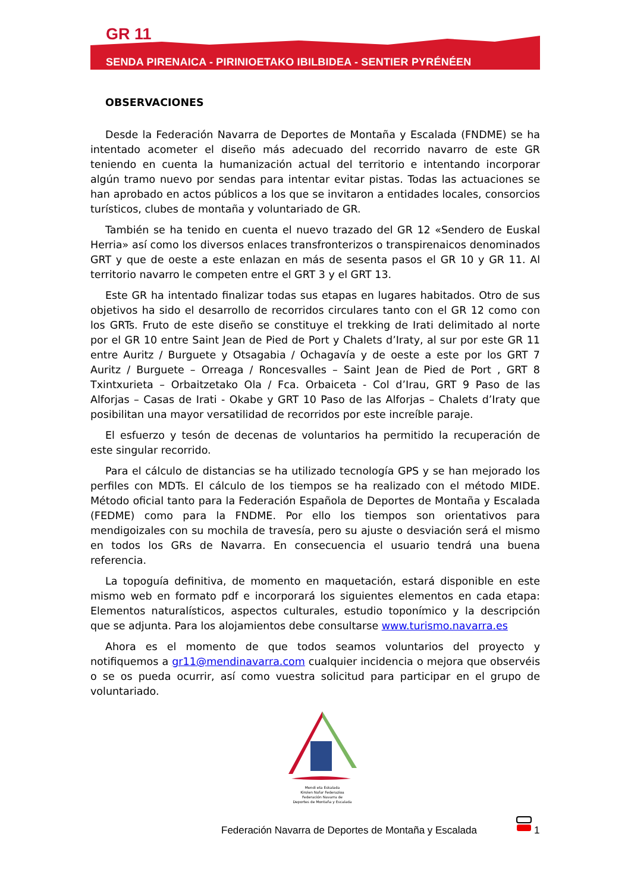GR 11
SENDA PIRENAICA - PIRINIOETAKO IBILBIDEA - SENTIER PYRÉNÉEN
OBSERVACIONES
Desde la Federación Navarra de Deportes de Montaña y Escalada (FNDME) se ha intentado acometer el diseño más adecuado del recorrido navarro de este GR teniendo en cuenta la humanización actual del territorio e intentando incorporar algún tramo nuevo por sendas para intentar evitar pistas. Todas las actuaciones se han aprobado en actos públicos a los que se invitaron a entidades locales, consorcios turísticos, clubes de montaña y voluntariado de GR.
También se ha tenido en cuenta el nuevo trazado del GR 12 «Sendero de Euskal Herria» así como los diversos enlaces transfronterizos o transpirenaicos denominados GRT y que de oeste a este enlazan en más de sesenta pasos el GR 10 y GR 11. Al territorio navarro le competen entre el GRT 3 y el GRT 13.
Este GR ha intentado finalizar todas sus etapas en lugares habitados. Otro de sus objetivos ha sido el desarrollo de recorridos circulares tanto con el GR 12 como con los GRTs. Fruto de este diseño se constituye el trekking de Irati delimitado al norte por el GR 10 entre Saint Jean de Pied de Port y Chalets d’Iraty, al sur por este GR 11 entre Auritz / Burguete y Otsagabia / Ochagavía y de oeste a este por los GRT 7 Auritz / Burguete – Orreaga / Roncesvalles – Saint Jean de Pied de Port , GRT 8 Txintxurieta – Orbaitzetako Ola / Fca. Orbaiceta - Col d’Irau, GRT 9 Paso de las Alforjas – Casas de Irati - Okabe y GRT 10 Paso de las Alforjas – Chalets d’Iraty que posibilitan una mayor versatilidad de recorridos por este increíble paraje.
El esfuerzo y tesón de decenas de voluntarios ha permitido la recuperación de este singular recorrido.
Para el cálculo de distancias se ha utilizado tecnología GPS y se han mejorado los perfiles con MDTs. El cálculo de los tiempos se ha realizado con el método MIDE. Método oficial tanto para la Federación Española de Deportes de Montaña y Escalada (FEDME) como para la FNDME. Por ello los tiempos son orientativos para mendigoizales con su mochila de travesía, pero su ajuste o desviación será el mismo en todos los GRs de Navarra. En consecuencia el usuario tendrá una buena referencia.
La topoguía definitiva, de momento en maquetación, estará disponible en este mismo web en formato pdf e incorporará los siguientes elementos en cada etapa: Elementos naturalísticos, aspectos culturales, estudio toponímico y la descripción que se adjunta. Para los alojamientos debe consultarse www.turismo.navarra.es
Ahora es el momento de que todos seamos voluntarios del proyecto y notifiquemos a gr11@mendinavarra.com cualquier incidencia o mejora que observéis o se os pueda ocurrir, así como vuestra solicitud para participar en el grupo de voluntariado.
Mendi eta Eskalada
Kirolen Nafar Federazioa
Federación Navarra de
Deportes de Montaña y Escalada
Federación Navarra de Deportes de Montaña y Escalada
1